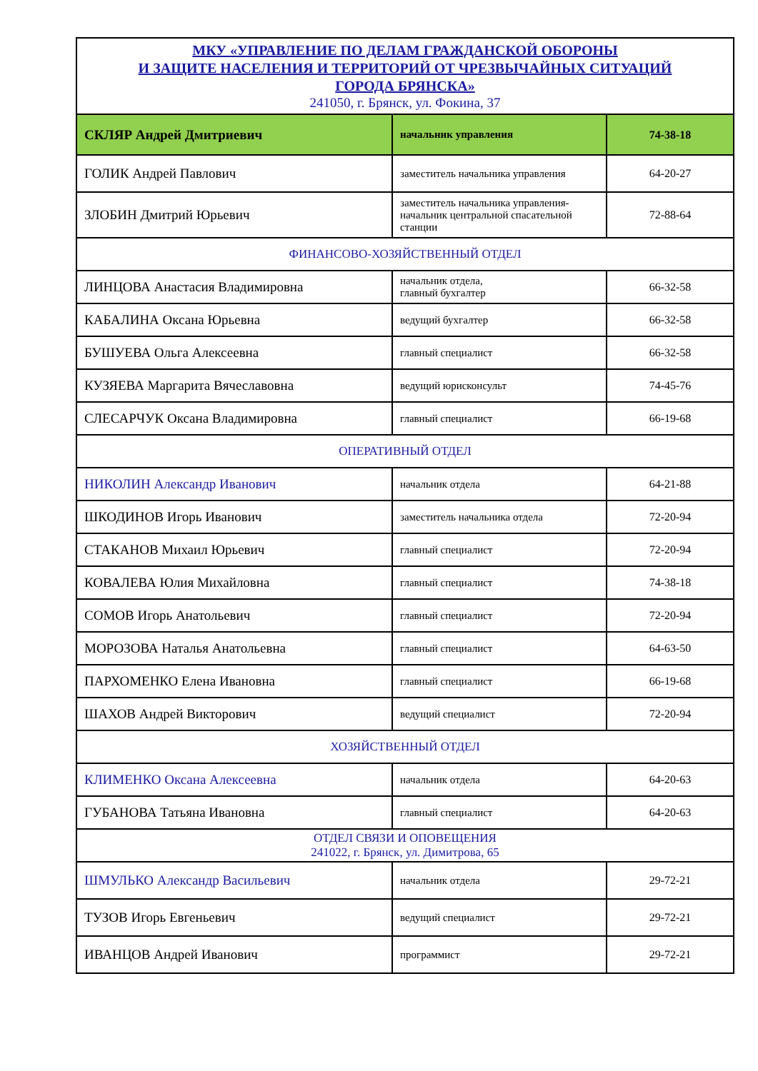| МКУ «УПРАВЛЕНИЕ ПО ДЕЛАМ ГРАЖДАНСКОЙ ОБОРОНЫ И ЗАЩИТЕ НАСЕЛЕНИЯ И ТЕРРИТОРИЙ ОТ ЧРЕЗВЫЧАЙНЫХ СИТУАЦИЙ ГОРОДА БРЯНСКА» 241050, г. Брянск, ул. Фокина, 37 | | |
| СКЛЯР Андрей Дмитриевич | начальник управления | 74-38-18 |
| ГОЛИК Андрей Павлович | заместитель начальника управления | 64-20-27 |
| ЗЛОБИН Дмитрий Юрьевич | заместитель начальника управления- начальник центральной спасательной станции | 72-88-64 |
| ФИНАНСОВО-ХОЗЯЙСТВЕННЫЙ ОТДЕЛ | | |
| ЛИНЦОВА Анастасия Владимировна | начальник отдела, главный бухгалтер | 66-32-58 |
| КАБАЛИНА Оксана Юрьевна | ведущий бухгалтер | 66-32-58 |
| БУШУЕВА Ольга Алексеевна | главный специалист | 66-32-58 |
| КУЗЯЕВА Маргарита Вячеславовна | ведущий юрисконсульт | 74-45-76 |
| СЛЕСАРЧУК Оксана Владимировна | главный специалист | 66-19-68 |
| ОПЕРАТИВНЫЙ ОТДЕЛ | | |
| НИКОЛИН Александр Иванович | начальник отдела | 64-21-88 |
| ШКОДИНОВ Игорь Иванович | заместитель начальника отдела | 72-20-94 |
| СТАКАНОВ Михаил Юрьевич | главный специалист | 72-20-94 |
| КОВАЛЕВА Юлия Михайловна | главный специалист | 74-38-18 |
| СОМОВ Игорь Анатольевич | главный специалист | 72-20-94 |
| МОРОЗОВА Наталья Анатольевна | главный специалист | 64-63-50 |
| ПАРХОМЕНКО Елена Ивановна | главный специалист | 66-19-68 |
| ШАХОВ Андрей Викторович | ведущий специалист | 72-20-94 |
| ХОЗЯЙСТВЕННЫЙ ОТДЕЛ | | |
| КЛИМЕНКО Оксана Алексеевна | начальник отдела | 64-20-63 |
| ГУБАНОВА Татьяна Ивановна | главный специалист | 64-20-63 |
| ОТДЕЛ СВЯЗИ И ОПОВЕЩЕНИЯ 241022, г. Брянск, ул. Димитрова, 65 | | |
| ШМУЛЬКО Александр Васильевич | начальник отдела | 29-72-21 |
| ТУЗОВ Игорь Евгеньевич | ведущий специалист | 29-72-21 |
| ИВАНЦОВ Андрей Иванович | программист | 29-72-21 |